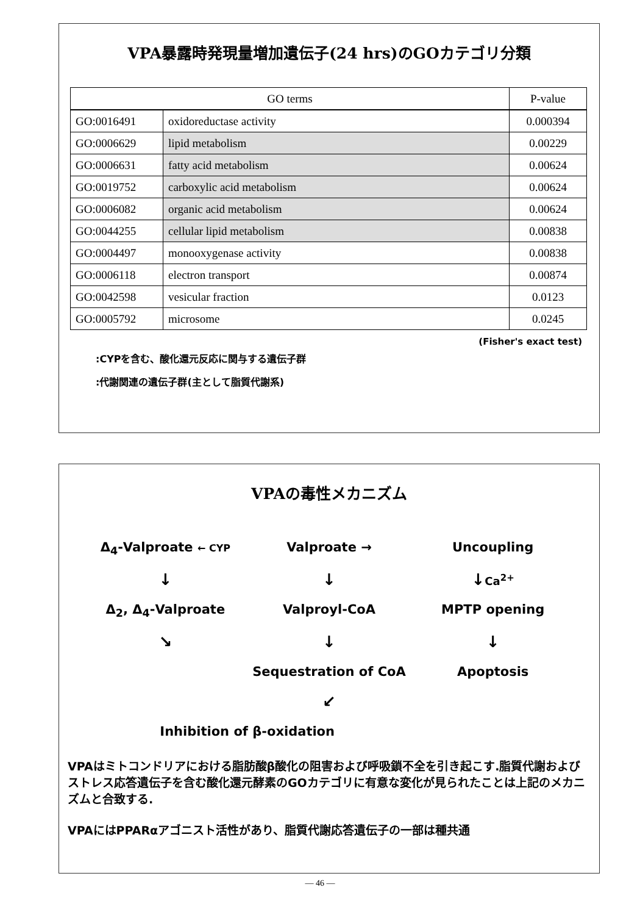VPA暴露時発現量増加遺伝子(24 hrs)のGOカテゴリ分類
| GO terms | | P-value |
| --- | --- | --- |
| GO:0016491 | oxidoreductase activity | 0.000394 |
| GO:0006629 | lipid metabolism | 0.00229 |
| GO:0006631 | fatty acid metabolism | 0.00624 |
| GO:0019752 | carboxylic acid metabolism | 0.00624 |
| GO:0006082 | organic acid metabolism | 0.00624 |
| GO:0044255 | cellular lipid metabolism | 0.00838 |
| GO:0004497 | monooxygenase activity | 0.00838 |
| GO:0006118 | electron transport | 0.00874 |
| GO:0042598 | vesicular fraction | 0.0123 |
| GO:0005792 | microsome | 0.0245 |
(Fisher's exact test)
:CYPを含む、酸化還元反応に関与する遺伝子群
:代謝関連の遺伝子群(主として脂質代謝系)
VPAの毒性メカニズム
Δ<sub>4</sub>-Valproate ← CYP
Valproate →
Uncoupling
↓
↓
↓Ca<sup>2+</sup>
Δ<sub>2</sub>, Δ<sub>4</sub>-Valproate
Valproyl-CoA
MPTP opening
↘
↓
↓
Sequestration of CoA
Apoptosis
↙
Inhibition of β-oxidation
VPAはミトコンドリアにおける脂肪酸β酸化の阻害および呼吸鎖不全を引き起こす.脂質代謝およびストレス応答遺伝子を含む酸化還元酵素のGOカテゴリに有意な変化が見られたことは上記のメカニズムと合致する.
VPAにはPPARαアゴニスト活性があり、脂質代謝応答遺伝子の一部は種共通
— 46 —